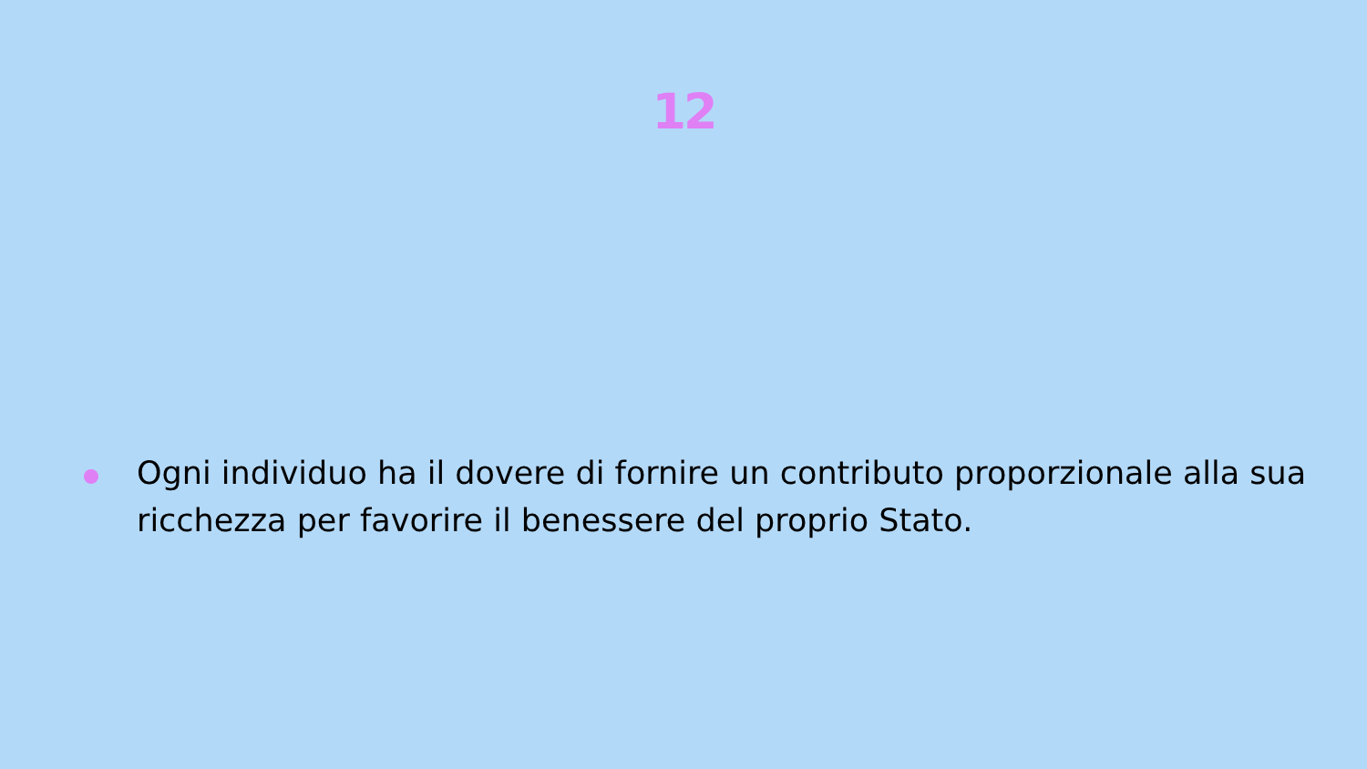12
Ogni individuo ha il dovere di fornire un contributo proporzionale alla sua ricchezza per favorire il benessere del proprio Stato.